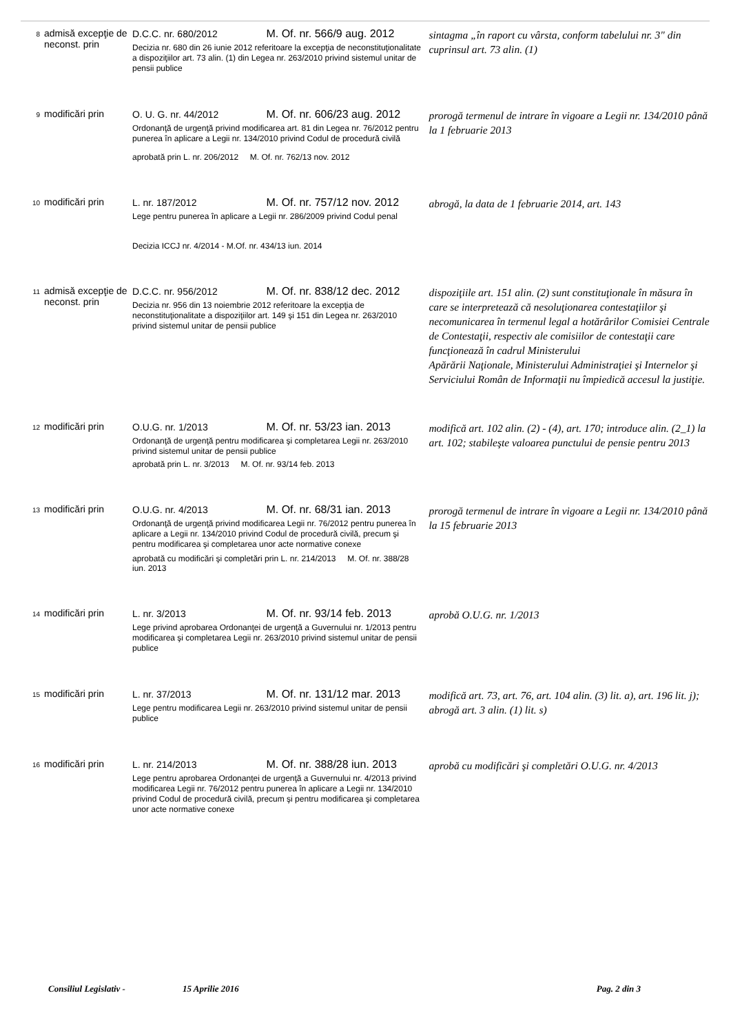| 8 | admisă excepţie de neconst. prin | D.C.C. nr. 680/2012 M. Of. nr. 566/9 aug. 2012 Decizia nr. 680 din 26 iunie 2012 referitoare la excepţia de neconstituţionalitate a dispoziţiilor art. 73 alin. (1) din Legea nr. 263/2010 privind sistemul unitar de pensii publice | sintagma „în raport cu vârsta, conform tabelului nr. 3" din cuprinsul art. 73 alin. (1) |
| 9 | modificări prin | O. U. G. nr. 44/2012 M. Of. nr. 606/23 aug. 2012 Ordonanţă de urgenţă privind modificarea art. 81 din Legea nr. 76/2012 pentru punerea în aplicare a Legii nr. 134/2010 privind Codul de procedură civilă aprobată prin L. nr. 206/2012 M. Of. nr. 762/13 nov. 2012 | prorogă termenul de intrare în vigoare a Legii nr. 134/2010 până la 1 februarie 2013 |
| 10 | modificări prin | L. nr. 187/2012 M. Of. nr. 757/12 nov. 2012 Lege pentru punerea în aplicare a Legii nr. 286/2009 privind Codul penal Decizia ICCJ nr. 4/2014 - M.Of. nr. 434/13 iun. 2014 | abrogă, la data de 1 februarie 2014, art. 143 |
| 11 | admisă excepţie de neconst. prin | D.C.C. nr. 956/2012 M. Of. nr. 838/12 dec. 2012 Decizia nr. 956 din 13 noiembrie 2012 referitoare la excepţia de neconstituţionalitate a dispoziţiilor art. 149 şi 151 din Legea nr. 263/2010 privind sistemul unitar de pensii publice | dispoziţiile art. 151 alin. (2) sunt constituţionale în măsura în care se interpretează că nesoluţionarea contestaţiilor şi necomunicarea în termenul legal a hotărârilor Comisiei Centrale de Contestaţii, respectiv ale comisiilor de contestaţii care funcţionează în cadrul Ministerului Apărării Naţionale, Ministerului Administraţiei şi Internelor şi Serviciului Român de Informaţii nu împiedică accesul la justiţie. |
| 12 | modificări prin | O.U.G. nr. 1/2013 M. Of. nr. 53/23 ian. 2013 Ordonanţă de urgenţă pentru modificarea şi completarea Legii nr. 263/2010 privind sistemul unitar de pensii publice aprobată prin L. nr. 3/2013 M. Of. nr. 93/14 feb. 2013 | modifică art. 102 alin. (2) - (4), art. 170; introduce alin. (2_1) la art. 102; stabileşte valoarea punctului de pensie pentru 2013 |
| 13 | modificări prin | O.U.G. nr. 4/2013 M. Of. nr. 68/31 ian. 2013 Ordonanţă de urgenţă privind modificarea Legii nr. 76/2012 pentru punerea în aplicare a Legii nr. 134/2010 privind Codul de procedură civilă, precum şi pentru modificarea şi completarea unor acte normative conexe aprobată cu modificări şi completări prin L. nr. 214/2013 M. Of. nr. 388/28 iun. 2013 | prorogă termenul de intrare în vigoare a Legii nr. 134/2010 până la 15 februarie 2013 |
| 14 | modificări prin | L. nr. 3/2013 M. Of. nr. 93/14 feb. 2013 Lege privind aprobarea Ordonanţei de urgenţă a Guvernului nr. 1/2013 pentru modificarea şi completarea Legii nr. 263/2010 privind sistemul unitar de pensii publice | aprobă O.U.G. nr. 1/2013 |
| 15 | modificări prin | L. nr. 37/2013 M. Of. nr. 131/12 mar. 2013 Lege pentru modificarea Legii nr. 263/2010 privind sistemul unitar de pensii publice | modifică art. 73, art. 76, art. 104 alin. (3) lit. a), art. 196 lit. j); abrogă art. 3 alin. (1) lit. s) |
| 16 | modificări prin | L. nr. 214/2013 M. Of. nr. 388/28 iun. 2013 Lege pentru aprobarea Ordonanţei de urgenţă a Guvernului nr. 4/2013 privind modificarea Legii nr. 76/2012 pentru punerea în aplicare a Legii nr. 134/2010 privind Codul de procedură civilă, precum şi pentru modificarea şi completarea unor acte normative conexe | aprobă cu modificări şi completări O.U.G. nr. 4/2013 |
Consiliul Legislativ - 15 Aprilie 2016 Pag. 2 din 3